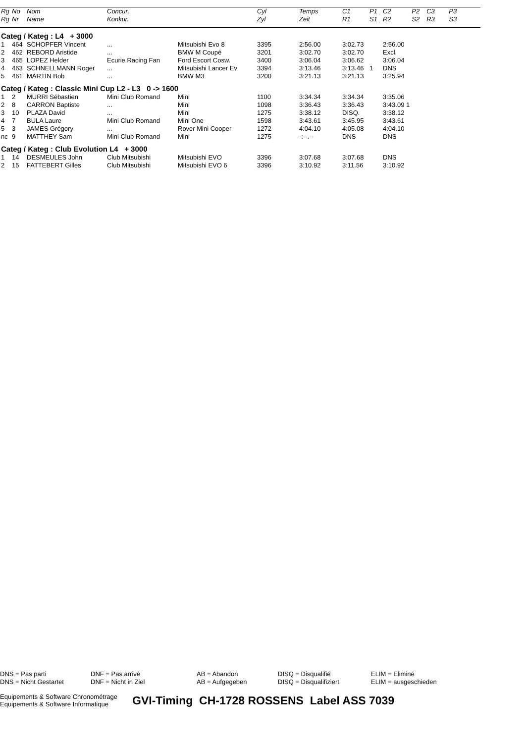| Rg | No | Nom | Concur. | | Cyl | Temps | C1 | P1 | C2 | P2 | C3 | P3 |
| --- | --- | --- | --- | --- | --- | --- | --- | --- | --- | --- | --- | --- |
| Rg | Nr | Name | Konkur. | | Zyl | Zeit | R1 | S1 | R2 | S2 | R3 | S3 |
| Categ / Kateg : L4 + 3000 | | | | | | | | | | | | |
| 1 | 464 | SCHOPFER Vincent | ... | Mitsubishi Evo 8 | 3395 | 2:56.00 | 3:02.73 | | 2:56.00 | | | |
| 2 | 462 | REBORD Aristide | ... | BMW M Coupé | 3201 | 3:02.70 | 3:02.70 | | Excl. | | | |
| 3 | 465 | LOPEZ Helder | Ecurie Racing Fan | Ford Escort Cosw. | 3400 | 3:06.04 | 3:06.62 | | 3:06.04 | | | |
| 4 | 463 | SCHNELLMANN Roger | ... | Mitsubishi Lancer Ev | 3394 | 3:13.46 | 3:13.46 | 1 | DNS | | | |
| 5 | 461 | MARTIN Bob | ... | BMW M3 | 3200 | 3:21.13 | 3:21.13 | | 3:25.94 | | | |
| Categ / Kateg : Classic Mini Cup L2 - L3 0 -> 1600 | | | | | | | | | | | | |
| 1 | 2 | MURRI Sébastien | Mini Club Romand | Mini | 1100 | 3:34.34 | 3:34.34 | | 3:35.06 | | | |
| 2 | 8 | CARRON Baptiste | ... | Mini | 1098 | 3:36.43 | 3:36.43 | | 3:43.09 1 | | | |
| 3 | 10 | PLAZA David | ... | Mini | 1275 | 3:38.12 | DISQ. | | 3:38.12 | | | |
| 4 | 7 | BULA Laure | Mini Club Romand | Mini One | 1598 | 3:43.61 | 3:45.95 | | 3:43.61 | | | |
| 5 | 3 | JAMES Grégory | ... | Rover Mini Cooper | 1272 | 4:04.10 | 4:05.08 | | 4:04.10 | | | |
| nc | 9 | MATTHEY Sam | Mini Club Romand | Mini | 1275 | -:--.-- | DNS | | DNS | | | |
| Categ / Kateg : Club Evolution L4 + 3000 | | | | | | | | | | | | |
| 1 | 14 | DESMEULES John | Club Mitsubishi | Mitsubishi EVO | 3396 | 3:07.68 | 3:07.68 | | DNS | | | |
| 2 | 15 | FATTEBERT Gilles | Club Mitsubishi | Mitsubishi EVO 6 | 3396 | 3:10.92 | 3:11.56 | | 3:10.92 | | | |
DNS = Pas parti
DNS = Nicht Gestartet
DNF = Pas arrivé
DNF = Nicht in Ziel
AB = Abandon
AB = Aufgegeben
DISQ = Disqualifié
DISQ = Disqualifiziert
ELIM = Eliminé
ELIM = ausgeschieden
Equipements & Software Chronométrage
Equipements & Software Informatique
GVI-Timing CH-1728 ROSSENS Label ASS 7039